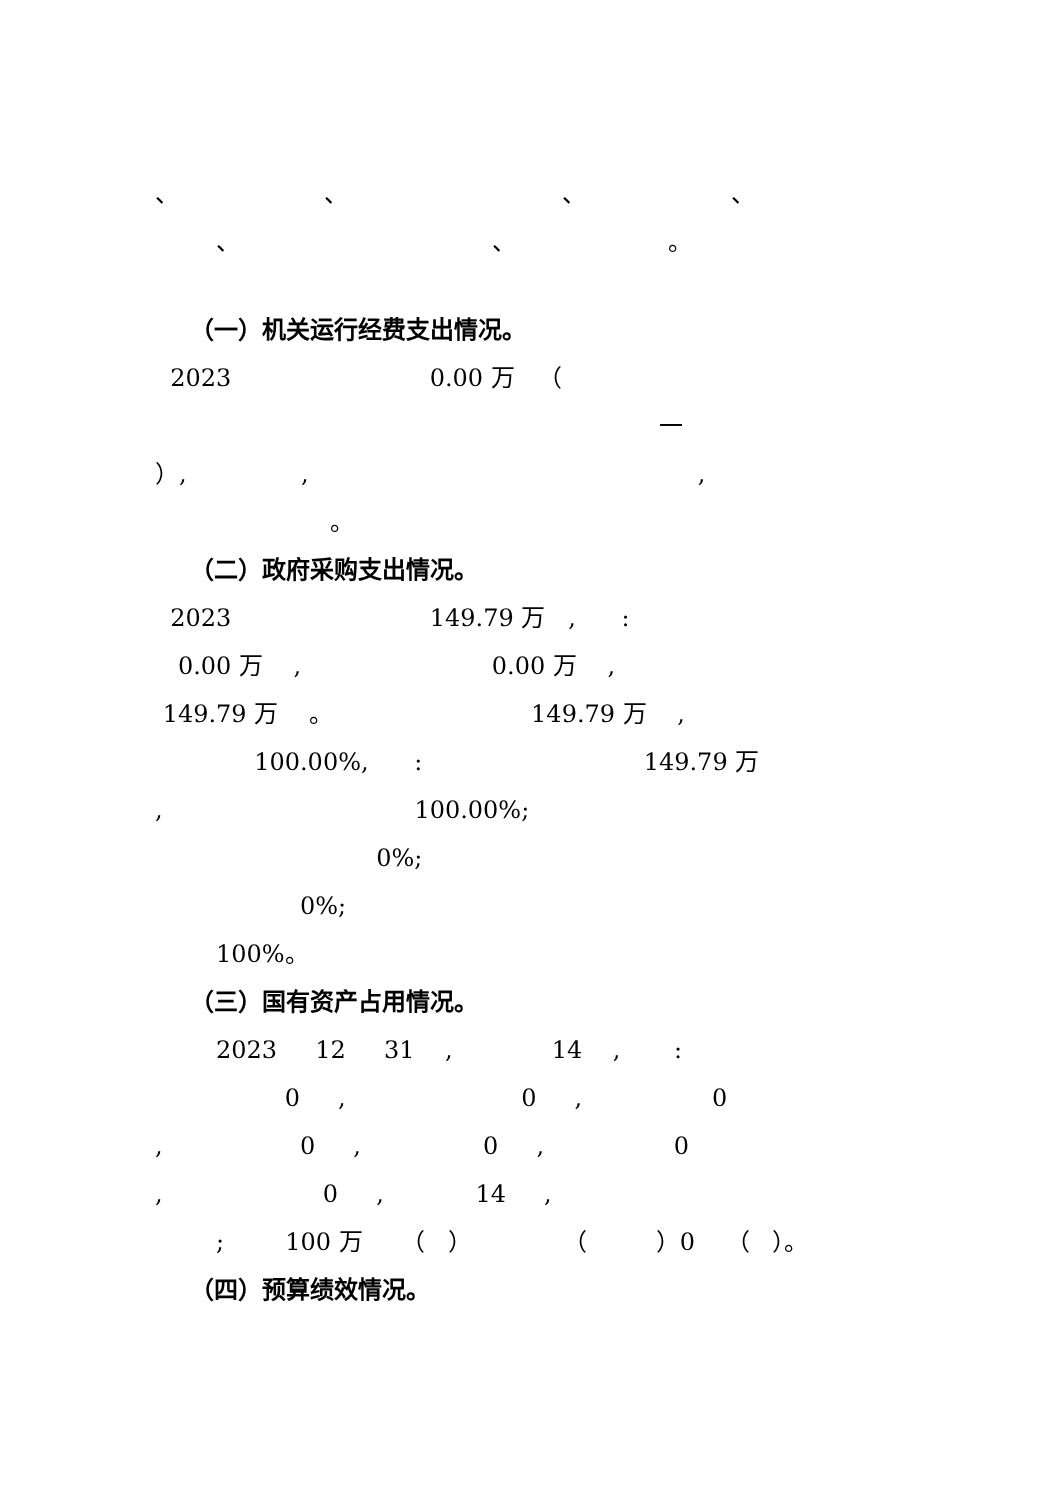、 、 、 、
、 、 。
（一）机关运行经费支出情况。
2023 0.00 万 （
一
）, , ,
。
（二）政府采购支出情况。
2023 149.79 万 , :
0.00 万 , 0.00 万 ,
149.79 万 。 149.79 万 ,
100.00%, : 149.79 万
, 100.00%;
0%;
0%;
100%。
（三）国有资产占用情况。
2023 12 31 , 14 , :
0 , 0 , 0
, 0 , 0 , 0
, 0 , 14 ,
; 100 万 （ ） （ ）0 （ ）。
（四）预算绩效情况。